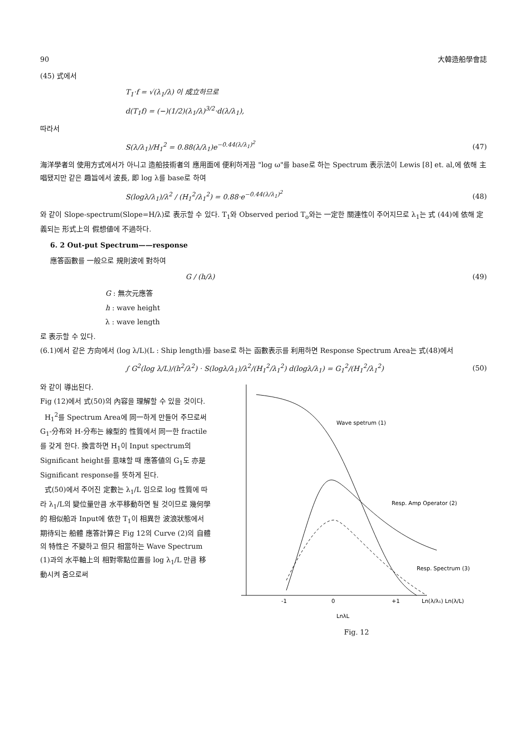90 大韓造船學會誌
(45) 式에서
T<sub>1</sub>·f = √(λ<sub>1</sub>/λ) 이 成立하므로
d(T<sub>1</sub>f) = (−)(1/2)(λ<sub>1</sub>/λ)<sup>3/2</sup>·d(λ/λ<sub>1</sub>),
따라서
S(λ/λ<sub>1</sub>)/H<sub>1</sub><sup>2</sup> = 0.88(λ/λ<sub>1</sub>)e<sup>−0.44(λ/λ<sub>1</sub>)<sup>2</sup></sup> (47)
海洋學者의 使用方式에서가 아니고 造船技術者의 應用面에 便利하게끔 "log ω"를 base로 하는 Spectrum 表示法이 Lewis [8] et. al,에 依해 主唱됐지만 같은 趣旨에서 波長, 即 log λ를 base로 하여
S(logλ/λ<sub>1</sub>)/λ<sup>2</sup> / (H<sub>1</sub><sup>2</sup>/λ<sub>1</sub><sup>2</sup>) = 0.88·e<sup>−0.44(λ/λ<sub>1</sub>)<sup>2</sup></sup> (48)
와 같이 Slope-spectrum(Slope=H/λ)로 表示할 수 있다. T<sub>1</sub>와 Observed period T<sub>o</sub>와는 一定한 關連性이 주어지므로 λ<sub>1</sub>는 式 (44)에 依해 定義되는 形式上의 假想値에 不過하다.
6. 2 Out-put Spectrum——response
應答函數를 一般으로 規則波에 對하여
G / (h/λ) (49)
G : 無次元應答
h : wave height
λ : wave length
로 表示할 수 있다.
(6.1)에서 같은 方向에서 (log λ/L)(L : Ship length)를 base로 하는 函數表示를 利用하면 Response Spectrum Area는 式(48)에서
∫ G<sup>2</sup>(log λ/L)/(h<sup>2</sup>/λ<sup>2</sup>) · S(logλ/λ<sub>1</sub>)/λ<sup>2</sup>/(H<sub>1</sub><sup>2</sup>/λ<sub>1</sub><sup>2</sup>) d(logλ/λ<sub>1</sub>) = G<sub>1</sub><sup>2</sup>/(H<sub>1</sub><sup>2</sup>/λ<sub>1</sub><sup>2</sup>) (50)
와 같이 導出된다.
Fig (12)에서 式(50)의 內容을 理解할 수 있을 것이다.
H<sub>1</sub><sup>2</sup>를 Spectrum Area에 同一하게 만들어 주므로써 G<sub>1</sub>-分布와 H-分布는 線型的 性質에서 同一한 fractile를 갖게 한다. 換言하면 H<sub>1</sub>이 Input spectrum의 Significant height를 意味할 때 應答値의 G<sub>1</sub>도 亦是 Significant response를 뜻하게 된다.
式(50)에서 주어진 定數는 λ<sub>1</sub>/L 임으로 log 性質에 따라 λ<sub>1</sub>/L의 變位量만큼 水平移動하면 될 것이므로 幾何學的 相似船과 Input에 依한 T<sub>1</sub>이 相異한 波浪狀態에서 期待되는 船體 應答計算은 Fig 12의 Curve (2)의 自體의 特性은 不變하고 但只 相當하는 Wave Spectrum (1)과의 水平軸上의 相對零點位置를 log λ<sub>1</sub>/L 만큼 移動시켜 줌으로써
Wave spetrum (1)
Resp. Amp Operator (2)
Resp. Spectrum (3)
-1
0
+1
Ln(λ/λ₁) Ln(λ/L)
LnλL
Fig. 12